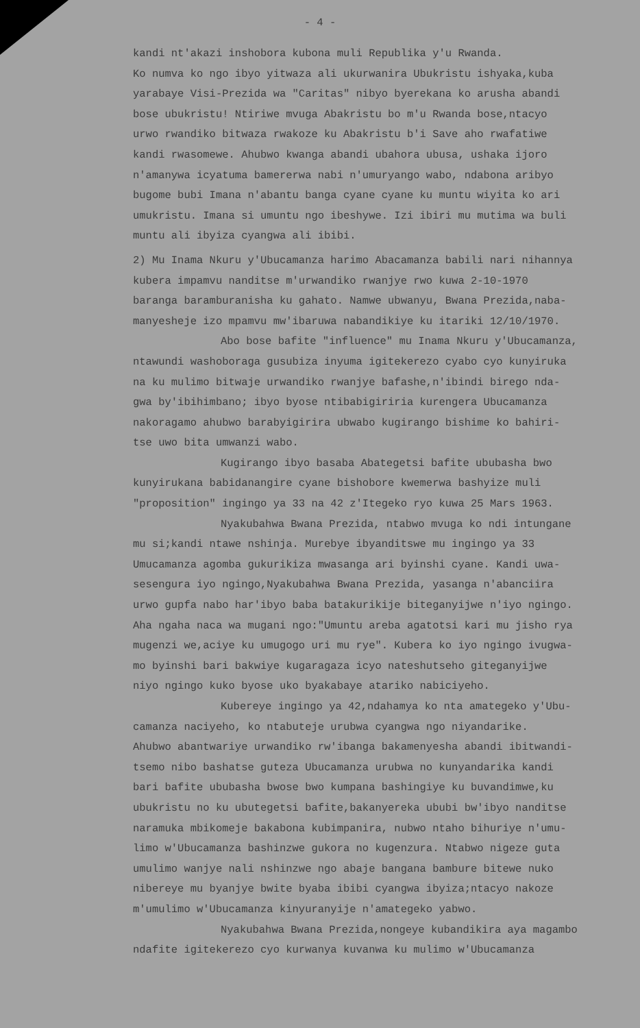- 4 -
kandi nt'akazi inshobora kubona muli Republika y'u Rwanda.
Ko numva ko ngo ibyo yitwaza ali ukurwanira Ubukristu ishyaka,kuba
yarabaye Visi-Prezida wa "Caritas" nibyo byerekana ko arusha abandi
bose ubukristu! Ntiriwe mvuga Abakristu bo m'u Rwanda bose,ntacyo
urwo rwandiko bitwaza rwakoze ku Abakristu b'i Save aho rwafatiwe
kandi rwasomewe. Ahubwo kwanga abandi ubahora ubusa, ushaka ijoro
n'amanywa icyatuma bamererwa nabi n'umuryango wabo, ndabona aribyo
bugome bubi Imana n'abantu banga cyane cyane ku muntu wiyita ko ari
umukristu. Imana si umuntu ngo ibeshywe. Izi ibiri mu mutima wa buli
muntu ali ibyiza cyangwa ali ibibi.
2) Mu Inama Nkuru y'Ubucamanza harimo Abacamanza babili nari nihannya
kubera impamvu nanditse m'urwandiko rwanjye rwo kuwa 2-10-1970
baranga baramburanisha ku gahato. Namwe ubwanyu, Bwana Prezida,naba-
manyesheje izo mpamvu mw'ibaruwa nabandikiye ku itariki 12/10/1970.
Abo bose bafite "influence" mu Inama Nkuru y'Ubucamanza,
ntawundi washoboraga gusubiza inyuma igitekerezo cyabo cyo kunyiruka
na ku mulimo bitwaje urwandiko rwanjye bafashe,n'ibindi birego nda-
gwa by'ibihimbano; ibyo byose ntibabigiriria kurengera Ubucamanza
nakoragamo ahubwo barabyigirira ubwabo kugirango bishime ko bahiri-
tse uwo bita umwanzi wabo.
Kugirango ibyo basaba Abategetsi bafite ububasha bwo
kunyirukana babidanangire cyane bishobore kwemerwa bashyize muli
"proposition" ingingo ya 33 na 42 z'Itegeko ryo kuwa 25 Mars 1963.
Nyakubahwa Bwana Prezida, ntabwo mvuga ko ndi intungane
mu si;kandi ntawe nshinja. Murebye ibyanditswe mu ingingo ya 33
Umucamanza agomba gukurikiza mwasanga ari byinshi cyane. Kandi uwa-
sesengura iyo ngingo,Nyakubahwa Bwana Prezida, yasanga n'abanciira
urwo gupfa nabo har'ibyo baba batakurikije biteganyijwe n'iyo ngingo.
Aha ngaha naca wa mugani ngo:"Umuntu areba agatotsi kari mu jisho rya
mugenzi we,aciye ku umugogo uri mu rye". Kubera ko iyo ngingo ivugwa-
mo byinshi bari bakwiye kugaragaza icyo nateshutseho giteganyijwe
niyo ngingo kuko byose uko byakabaye atariko nabiciyeho.
Kubereye ingingo ya 42,ndahamya ko nta amategeko y'Ubu-
camanza naciyeho, ko ntabuteje urubwa cyangwa ngo niyandarike.
Ahubwo abantwariye urwandiko rw'ibanga bakamenyesha abandi ibitwandi-
tsemo nibo bashatse guteza Ubucamanza urubwa no kunyandarika kandi
bari bafite ububasha bwose bwo kumpana bashingiye ku buvandimwe,ku
ubukristu no ku ubutegetsi bafite,bakanyereka ububi bw'ibyo nanditse
naramuka mbikomeje bakabona kubimpanira, nubwo ntaho bihuriye n'umu-
limo w'Ubucamanza bashinzwe gukora no kugenzura. Ntabwo nigeze guta
umulimo wanjye nali nshinzwe ngo abaje bangana bambure bitewe nuko
nibereye mu byanjye bwite byaba ibibi cyangwa ibyiza;ntacyo nakoze
m'umulimo w'Ubucamanza kinyuranyije n'amategeko yabwo.
Nyakubahwa Bwana Prezida,nongeye kubandikira aya magambo
ndafite igitekerezo cyo kurwanya kuvanwa ku mulimo w'Ubucamanza